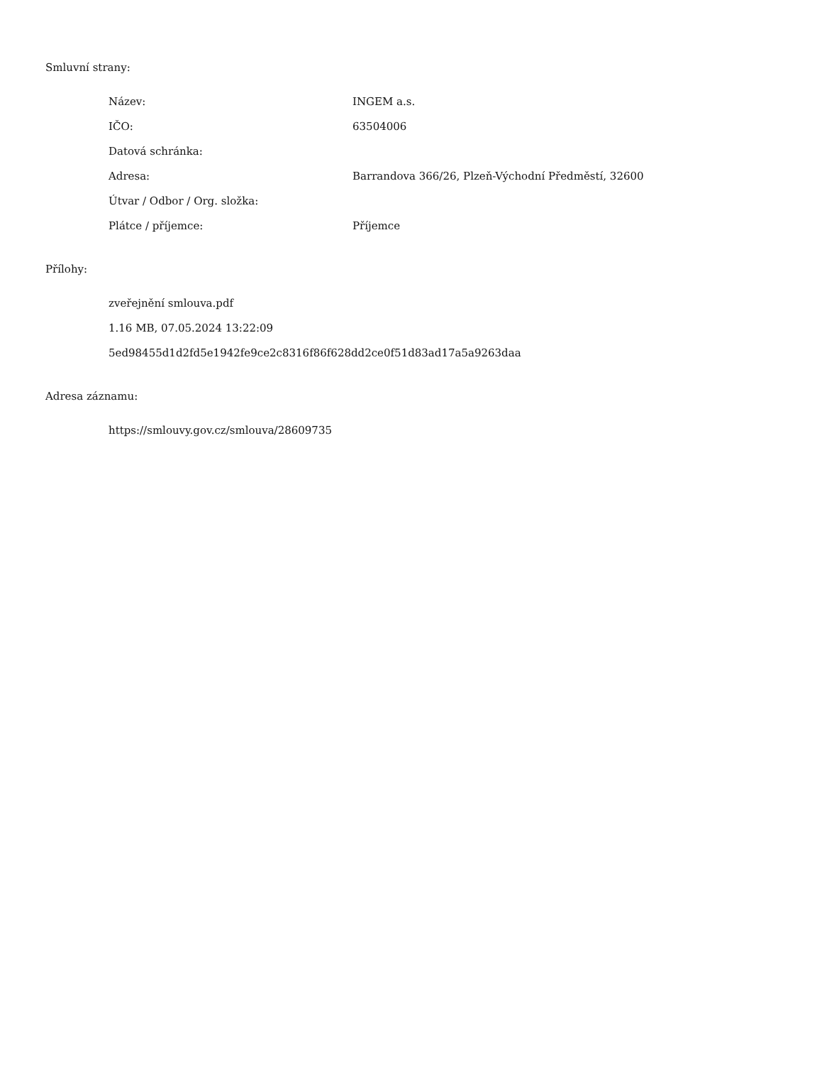Smluvní strany:
| Název: | INGEM a.s. |
| IČO: | 63504006 |
| Datová schránka: | |
| Adresa: | Barrandova 366/26, Plzeň-Východní Předměstí, 32600 |
| Útvar / Odbor / Org. složka: | |
| Plátce / příjemce: | Příjemce |
Přílohy:
zveřejnění smlouva.pdf
1.16 MB, 07.05.2024 13:22:09
5ed98455d1d2fd5e1942fe9ce2c8316f86f628dd2ce0f51d83ad17a5a9263daa
Adresa záznamu:
https://smlouvy.gov.cz/smlouva/28609735